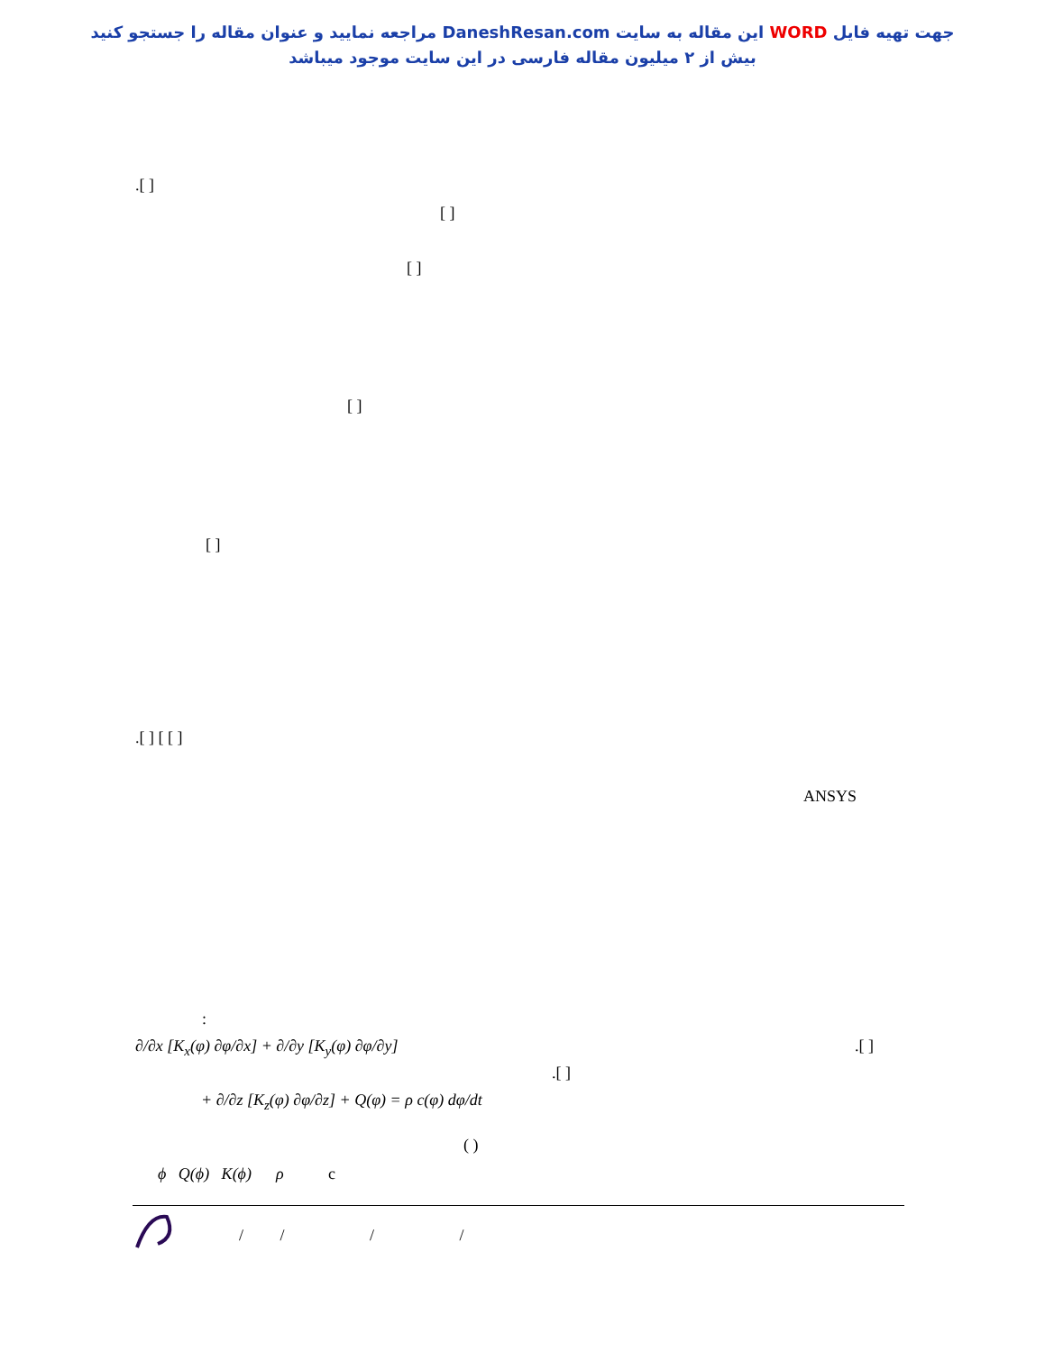جهت تهیه فایل WORD این مقاله به سایت DaneshResan.com مراجعه نمایید و عنوان مقاله را جستجو کنید
بیش از ۲ میلیون مقاله فارسی در این سایت موجود میباشد
.[ ]
[ ]
[ ]
[ ]
[ ]
.[ ] [ [ ]
ANSYS
:
.[ ]
.[ ]
∂/∂x [K<sub>x</sub>(φ) ∂φ/∂x] + ∂/∂y [K<sub>y</sub>(φ) ∂φ/∂y]
+ ∂/∂z [K<sub>z</sub>(φ) ∂φ/∂z] + Q(φ) = ρ c(φ) dφ/dt
( )
ϕ Q(ϕ) K(ϕ) ρ c
/ / / /